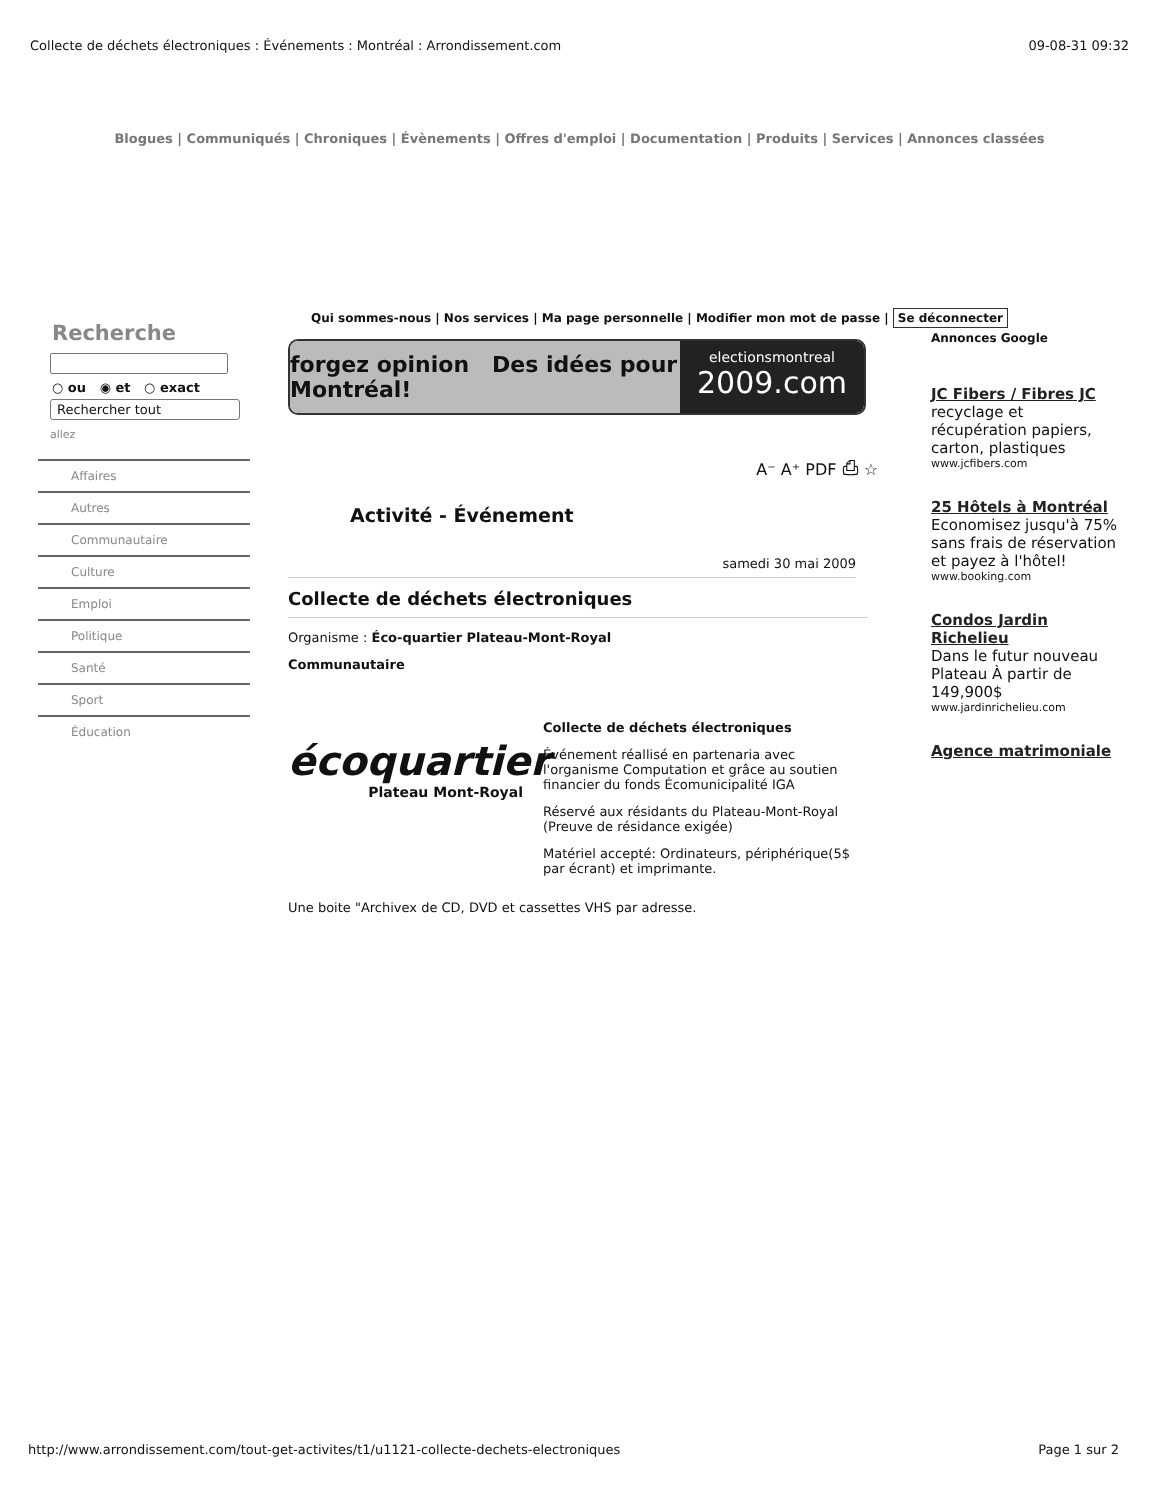Collecte de déchets électroniques : Événements : Montréal : Arrondissement.com 09-08-31 09:32
Blogues | Communiqués | Chroniques | Évènements | Offres d'emploi | Documentation | Produits | Services | Annonces classées
Recherche
○ ou ◉ et ○ exact
Rechercher tout
allez
Affaires
Autres
Communautaire
Culture
Emploi
Politique
Santé
Sport
Éducation
Qui sommes-nous | Nos services | Ma page personnelle | Modifier mon mot de passe | Se déconnecter
forgez opinion Des idées pour Montréal!
electionsmontreal
2009.com
A⁻ A⁺ PDF ⎙ ☆
Activité - Événement
samedi 30 mai 2009
Collecte de déchets électroniques
Organisme : Éco-quartier Plateau-Mont-Royal
Communautaire
écoquartier
Plateau Mont-Royal
Collecte de déchets électroniques
Événement réallisé en partenaria avec l'organisme Computation et grâce au soutien financier du fonds Écomunicipalité IGA
Réservé aux résidants du Plateau-Mont-Royal (Preuve de résidance exigée)
Matériel accepté: Ordinateurs, périphérique(5$ par écrant) et imprimante.
Une boite "Archivex de CD, DVD et cassettes VHS par adresse.
Annonces Google
JC Fibers / Fibres JC
recyclage et récupération papiers, carton, plastiques
www.jcfibers.com
25 Hôtels à Montréal
Economisez jusqu'à 75% sans frais de réservation et payez à l'hôtel!
www.booking.com
Condos Jardin Richelieu
Dans le futur nouveau Plateau À partir de 149,900$
www.jardinrichelieu.com
Agence matrimoniale
http://www.arrondissement.com/tout-get-activites/t1/u1121-collecte-dechets-electroniques Page 1 sur 2